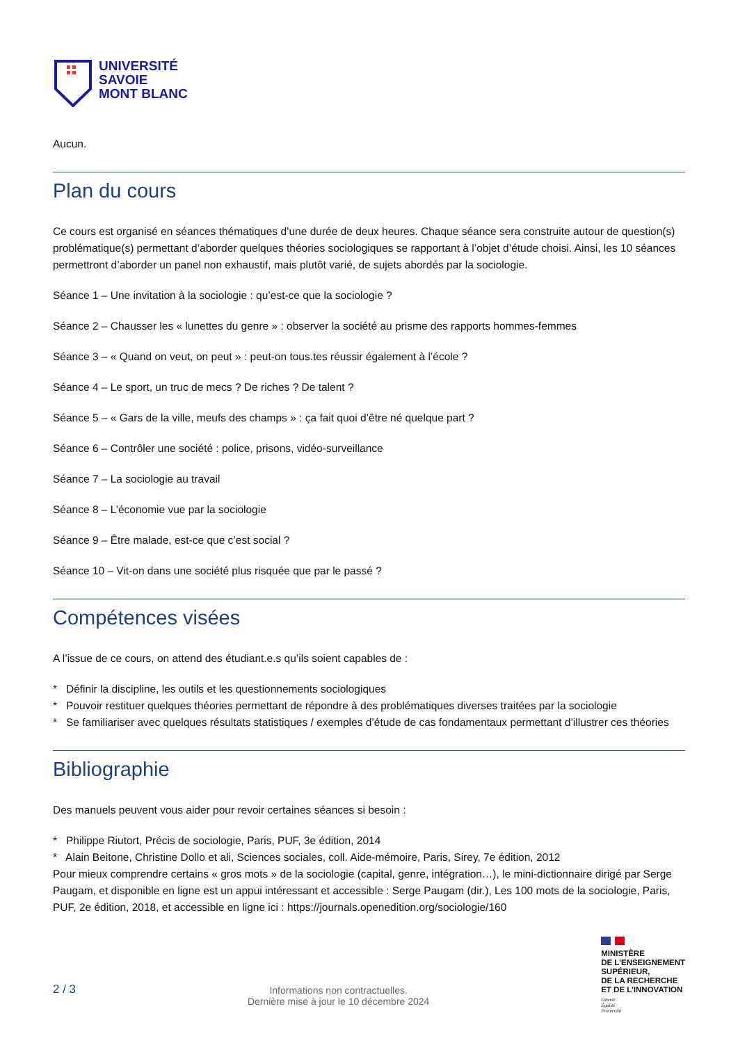UNIVERSITÉ
SAVOIE
MONT BLANC
Aucun.
Plan du cours
Ce cours est organisé en séances thématiques d’une durée de deux heures. Chaque séance sera construite autour de question(s) problématique(s) permettant d’aborder quelques théories sociologiques se rapportant à l’objet d’étude choisi. Ainsi, les 10 séances permettront d’aborder un panel non exhaustif, mais plutôt varié, de sujets abordés par la sociologie.
Séance 1 – Une invitation à la sociologie : qu’est-ce que la sociologie ?
Séance 2 – Chausser les « lunettes du genre » : observer la société au prisme des rapports hommes-femmes
Séance 3 – « Quand on veut, on peut » : peut-on tous.tes réussir également à l’école ?
Séance 4 – Le sport, un truc de mecs ? De riches ? De talent ?
Séance 5 – « Gars de la ville, meufs des champs » : ça fait quoi d’être né quelque part ?
Séance 6 – Contrôler une société : police, prisons, vidéo-surveillance
Séance 7 – La sociologie au travail
Séance 8 – L’économie vue par la sociologie
Séance 9 – Être malade, est-ce que c’est social ?
Séance 10 – Vit-on dans une société plus risquée que par le passé ?
Compétences visées
A l’issue de ce cours, on attend des étudiant.e.s qu’ils soient capables de :
* Définir la discipline, les outils et les questionnements sociologiques
* Pouvoir restituer quelques théories permettant de répondre à des problématiques diverses traitées par la sociologie
* Se familiariser avec quelques résultats statistiques / exemples d’étude de cas fondamentaux permettant d’illustrer ces théories
Bibliographie
Des manuels peuvent vous aider pour revoir certaines séances si besoin :
* Philippe Riutort, Précis de sociologie, Paris, PUF, 3e édition, 2014
* Alain Beitone, Christine Dollo et ali, Sciences sociales, coll. Aide-mémoire, Paris, Sirey, 7e édition, 2012
Pour mieux comprendre certains « gros mots » de la sociologie (capital, genre, intégration…), le mini-dictionnaire dirigé par Serge Paugam, et disponible en ligne est un appui intéressant et accessible : Serge Paugam (dir.), Les 100 mots de la sociologie, Paris, PUF, 2e édition, 2018, et accessible en ligne ici : https://journals.openedition.org/sociologie/160
2 / 3
Informations non contractuelles.
Dernière mise à jour le 10 décembre 2024
MINISTÈRE
DE L’ENSEIGNEMENT
SUPÉRIEUR,
DE LA RECHERCHE
ET DE L’INNOVATION
Liberté
Égalité
Fraternité